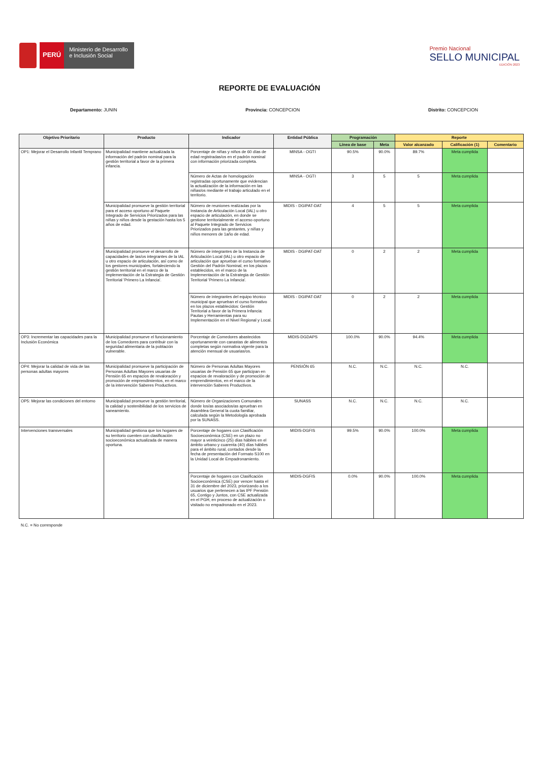PERÚ
Ministerio de Desarrollo e Inclusión Social
Premio Nacional
SELLO MUNICIPAL
EDICIÓN 2023
REPORTE DE EVALUACIÓN
Departamento: JUNIN Provincia: CONCEPCION Distrito: CONCEPCION
| Objetivo Prioritario | Producto | Indicador | Entidad Pública | Programación | | Reporte | | |
| --- | --- | --- | --- | --- | --- | --- | --- | --- |
| | | | | Línea de base | Meta | Valor alcanzado | Calificación (1) | Comentario |
| OP1: Mejorar el Desarrollo Infantil Temprano | Municipalidad mantiene actualizada la información del padrón nominal para la gestión territorial a favor de la primera infancia. | Porcentaje de niñas y niños de 60 días de edad registradas/os en el padrón nominal con información priorizada completa. | MINSA - OGTI | 90.5% | 90.0% | 89.7% | Meta cumplida | |
| | | Número de Actas de homologación registradas oportunamente que evidencian la actualización de la información en las niñas/os mediante el trabajo articulado en el territorio. | MINSA - OGTI | 3 | 5 | 5 | Meta cumplida | |
| | Municipalidad promueve la gestión territorial para el acceso oportuno al Paquete Integrado de Servicios Priorizados para las niñas y niños desde la gestación hasta los 5 años de edad. | Número de reuniones realizadas por la Instancia de Articulación Local (IAL) u otro espacio de articulación, en donde se gestione territorialmente el acceso oportuno al Paquete Integrado de Servicios Priorizados para las gestantes, y niñas y niños menores de 1año de edad. | MIDIS - DGIPAT-DAT | 4 | 5 | 5 | Meta cumplida | |
| | Municipalidad promueve el desarrollo de capacidades de las/os integrantes de la IAL u otro espacio de articulación, así como de los gestores municipales, fortaleciendo la gestión territorial en el marco de la Implementación de la Estrategia de Gestión Territorial 'Primero La Infancia'. | Número de integrantes de la Instancia de Articulación Local (IAL) u otro espacio de articulación que aprueban el curso formativo Gestión del Padrón Nominal, en los plazos establecidos, en el marco de la Implementación de la Estrategia de Gestión Territorial 'Primero La Infancia'. | MIDIS - DGIPAT-DAT | 0 | 2 | 2 | Meta cumplida | |
| | | Número de integrantes del equipo técnico municipal que aprueban el curso formativo en los plazos establecidos: Gestión Territorial a favor de la Primera Infancia: Pautas y Herramientas para su Implementación en el Nivel Regional y Local. | MIDIS - DGIPAT-DAT | 0 | 2 | 2 | Meta cumplida | |
| OP3: Incrementar las capacidades para la Inclusión Económica | Municipalidad promueve el funcionamiento de los Comedores para contribuir con la seguridad alimentaria de la población vulnerable. | Porcentaje de Comedores abastecidos oportunamente con canastas de alimentos completas según normativa vigente para la atención mensual de usuarias/os. | MIDIS-DGDAPS | 100.0% | 90.0% | 94.4% | Meta cumplida | |
| OP4: Mejorar la calidad de vida de las personas adultas mayores | Municipalidad promueve la participación de Personas Adultas Mayores usuarias de Pensión 65 en espacios de revaloración y promoción de emprendimientos, en el marco de la intervención Saberes Productivos. | Número de Personas Adultas Mayores usuarias de Pensión 65 que participan en espacios de revaloración y de promoción de emprendimientos, en el marco de la intervención Saberes Productivos. | PENSIÓN 65 | N.C. | N.C. | N.C. | N.C. | |
| OP5: Mejorar las condiciones del entorno | Municipalidad promueve la gestión territorial, la calidad y sostenibilidad de los servicios de saneamiento. | Número de Organizaciones Comunales donde los/as asociados/as aprueban en Asamblea General la cuota familiar, calculada según la Metodología aprobada por la SUNASS. | SUNASS | N.C. | N.C. | N.C. | N.C. | |
| Intervenciones transversales | Municipalidad gestiona que los hogares de su territorio cuenten con clasificación socioeconómica actualizada de manera oportuna. | Porcentaje de hogares con Clasificación Socioeconómica (CSE) en un plazo no mayor a veinticinco (25) días hábiles en el ámbito urbano y cuarenta (40) días hábiles para el ámbito rural, contados desde la fecha de presentación del Formato S100 en la Unidad Local de Empadronamiento. | MIDIS-DGFIS | 99.5% | 90.0% | 100.0% | Meta cumplida | |
| | | Porcentaje de hogares con Clasificación Socioeconómica (CSE) por vencer hasta el 31 de diciembre del 2023, priorizando a los usuarios que pertenecen a las IPF Pensión 65, Contigo y Juntos, con CSE actualizada en el PGH, en proceso de actualización o visitado no empadronado en el 2023. | MIDIS-DGFIS | 0.0% | 90.0% | 100.0% | Meta cumplida | |
N.C. = No corresponde